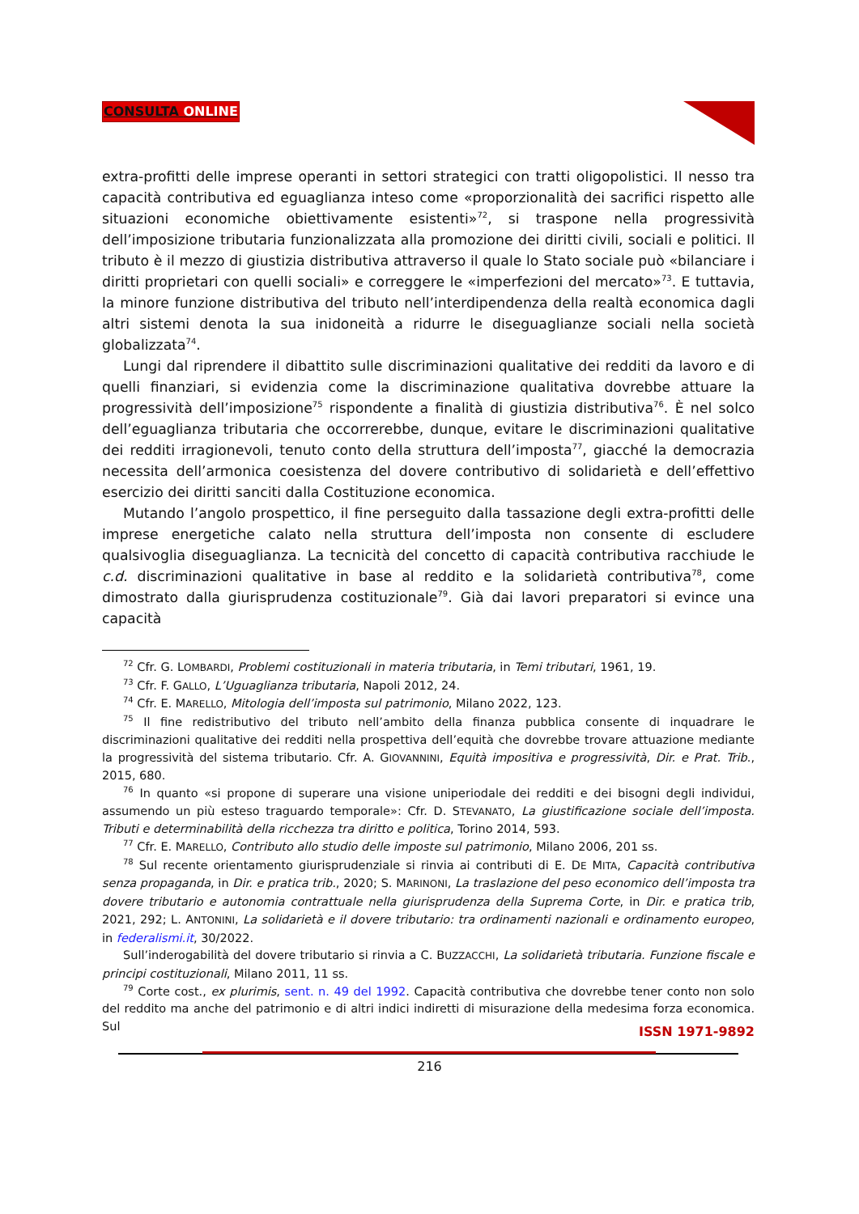CONSULTA ONLINE
extra-profitti delle imprese operanti in settori strategici con tratti oligopolistici. Il nesso tra capacità contributiva ed eguaglianza inteso come «proporzionalità dei sacrifici rispetto alle situazioni economiche obiettivamente esistenti»<sup>72</sup>, si traspone nella progressività dell’imposizione tributaria funzionalizzata alla promozione dei diritti civili, sociali e politici. Il tributo è il mezzo di giustizia distributiva attraverso il quale lo Stato sociale può «bilanciare i diritti proprietari con quelli sociali» e correggere le «imperfezioni del mercato»<sup>73</sup>. E tuttavia, la minore funzione distributiva del tributo nell’interdipendenza della realtà economica dagli altri sistemi denota la sua inidoneità a ridurre le diseguaglianze sociali nella società globalizzata<sup>74</sup>.
Lungi dal riprendere il dibattito sulle discriminazioni qualitative dei redditi da lavoro e di quelli finanziari, si evidenzia come la discriminazione qualitativa dovrebbe attuare la progressività dell’imposizione<sup>75</sup> rispondente a finalità di giustizia distributiva<sup>76</sup>. È nel solco dell’eguaglianza tributaria che occorrerebbe, dunque, evitare le discriminazioni qualitative dei redditi irragionevoli, tenuto conto della struttura dell’imposta<sup>77</sup>, giacché la democrazia necessita dell’armonica coesistenza del dovere contributivo di solidarietà e dell’effettivo esercizio dei diritti sanciti dalla Costituzione economica.
Mutando l’angolo prospettico, il fine perseguito dalla tassazione degli extra-profitti delle imprese energetiche calato nella struttura dell’imposta non consente di escludere qualsivoglia diseguaglianza. La tecnicità del concetto di capacità contributiva racchiude le c.d. discriminazioni qualitative in base al reddito e la solidarietà contributiva<sup>78</sup>, come dimostrato dalla giurisprudenza costituzionale<sup>79</sup>. Già dai lavori preparatori si evince una capacità
<sup>72</sup> Cfr. G. LOMBARDI, Problemi costituzionali in materia tributaria, in Temi tributari, 1961, 19.
<sup>73</sup> Cfr. F. GALLO, L’Uguaglianza tributaria, Napoli 2012, 24.
<sup>74</sup> Cfr. E. MARELLO, Mitologia dell’imposta sul patrimonio, Milano 2022, 123.
<sup>75</sup> Il fine redistributivo del tributo nell’ambito della finanza pubblica consente di inquadrare le discriminazioni qualitative dei redditi nella prospettiva dell’equità che dovrebbe trovare attuazione mediante la progressività del sistema tributario. Cfr. A. GIOVANNINI, Equità impositiva e progressività, Dir. e Prat. Trib., 2015, 680.
<sup>76</sup> In quanto «si propone di superare una visione uniperiodale dei redditi e dei bisogni degli individui, assumendo un più esteso traguardo temporale»: Cfr. D. STEVANATO, La giustificazione sociale dell’imposta. Tributi e determinabilità della ricchezza tra diritto e politica, Torino 2014, 593.
<sup>77</sup> Cfr. E. MARELLO, Contributo allo studio delle imposte sul patrimonio, Milano 2006, 201 ss.
<sup>78</sup> Sul recente orientamento giurisprudenziale si rinvia ai contributi di E. DE MITA, Capacità contributiva senza propaganda, in Dir. e pratica trib., 2020; S. MARINONI, La traslazione del peso economico dell’imposta tra dovere tributario e autonomia contrattuale nella giurisprudenza della Suprema Corte, in Dir. e pratica trib, 2021, 292; L. ANTONINI, La solidarietà e il dovere tributario: tra ordinamenti nazionali e ordinamento europeo, in federalismi.it, 30/2022.
Sull’inderogabilità del dovere tributario si rinvia a C. BUZZACCHI, La solidarietà tributaria. Funzione fiscale e principi costituzionali, Milano 2011, 11 ss.
<sup>79</sup> Corte cost., ex plurimis, sent. n. 49 del 1992. Capacità contributiva che dovrebbe tener conto non solo del reddito ma anche del patrimonio e di altri indici indiretti di misurazione della medesima forza economica. Sul
ISSN 1971-9892
216